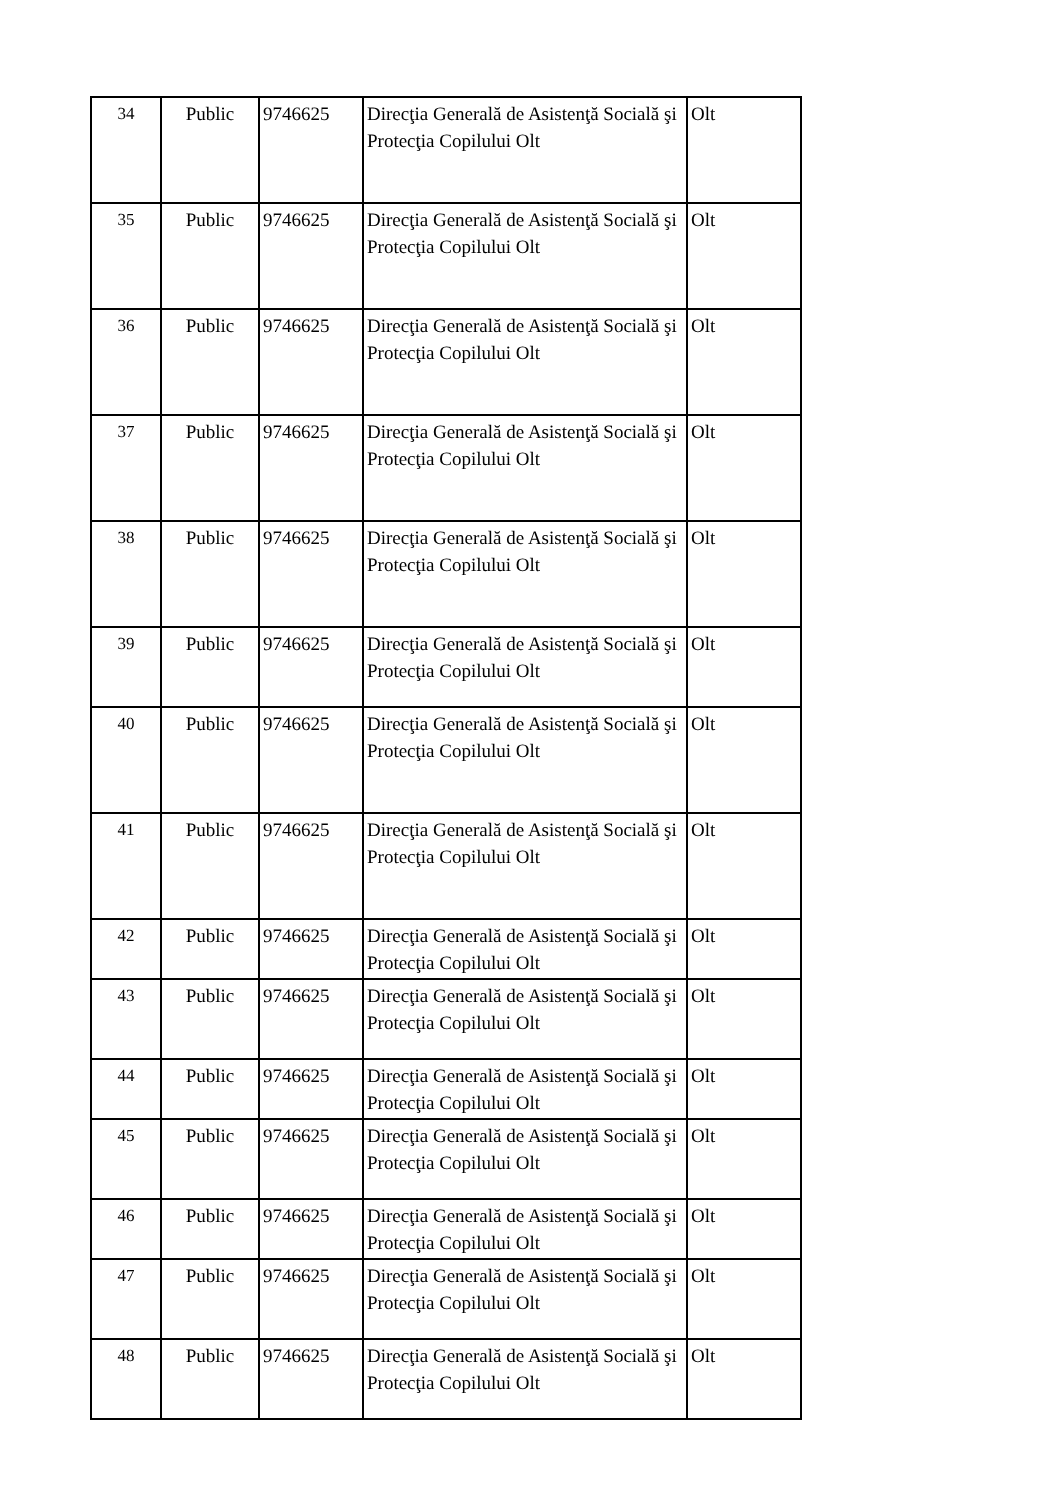| 34 | Public | 9746625 | Direcţia Generală de Asistenţă Socială şi Protecţia Copilului Olt | Olt |
| 35 | Public | 9746625 | Direcţia Generală de Asistenţă Socială şi Protecţia Copilului Olt | Olt |
| 36 | Public | 9746625 | Direcţia Generală de Asistenţă Socială şi Protecţia Copilului Olt | Olt |
| 37 | Public | 9746625 | Direcţia Generală de Asistenţă Socială şi Protecţia Copilului Olt | Olt |
| 38 | Public | 9746625 | Direcţia Generală de Asistenţă Socială şi Protecţia Copilului Olt | Olt |
| 39 | Public | 9746625 | Direcţia Generală de Asistenţă Socială şi Protecţia Copilului Olt | Olt |
| 40 | Public | 9746625 | Direcţia Generală de Asistenţă Socială şi Protecţia Copilului Olt | Olt |
| 41 | Public | 9746625 | Direcţia Generală de Asistenţă Socială şi Protecţia Copilului Olt | Olt |
| 42 | Public | 9746625 | Direcţia Generală de Asistenţă Socială şi Protecţia Copilului Olt | Olt |
| 43 | Public | 9746625 | Direcţia Generală de Asistenţă Socială şi Protecţia Copilului Olt | Olt |
| 44 | Public | 9746625 | Direcţia Generală de Asistenţă Socială şi Protecţia Copilului Olt | Olt |
| 45 | Public | 9746625 | Direcţia Generală de Asistenţă Socială şi Protecţia Copilului Olt | Olt |
| 46 | Public | 9746625 | Direcţia Generală de Asistenţă Socială şi Protecţia Copilului Olt | Olt |
| 47 | Public | 9746625 | Direcţia Generală de Asistenţă Socială şi Protecţia Copilului Olt | Olt |
| 48 | Public | 9746625 | Direcţia Generală de Asistenţă Socială şi Protecţia Copilului Olt | Olt |